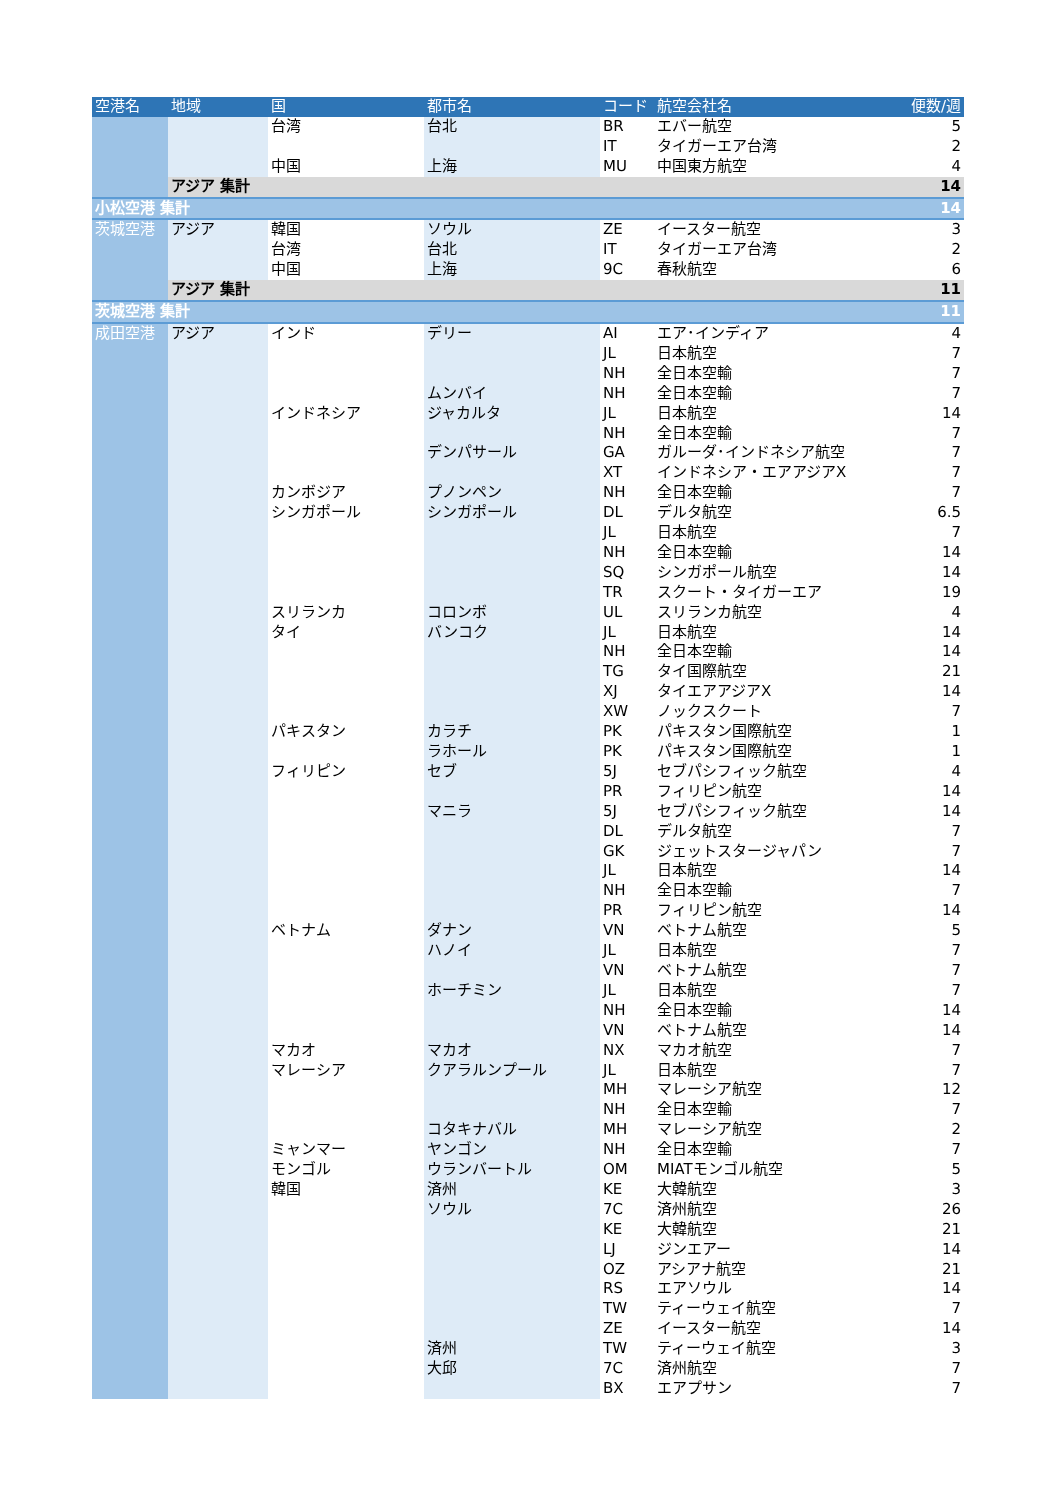| 空港名 | 地域 | 国 | 都市名 | コード | 航空会社名 | 便数/週 |
| --- | --- | --- | --- | --- | --- | --- |
| | | 台湾 | 台北 | BR | エバー航空 | 5 |
| | | | | IT | タイガーエア台湾 | 2 |
| | | 中国 | 上海 | MU | 中国東方航空 | 4 |
| | アジア 集計 | | | | | 14 |
| 小松空港 集計 | | | | | | 14 |
| 茨城空港 | アジア | 韓国 | ソウル | ZE | イースター航空 | 3 |
| | | 台湾 | 台北 | IT | タイガーエア台湾 | 2 |
| | | 中国 | 上海 | 9C | 春秋航空 | 6 |
| | アジア 集計 | | | | | 11 |
| 茨城空港 集計 | | | | | | 11 |
| 成田空港 | アジア | インド | デリー | AI | エア･インディア | 4 |
| | | | | JL | 日本航空 | 7 |
| | | | | NH | 全日本空輸 | 7 |
| | | | ムンバイ | NH | 全日本空輸 | 7 |
| | | インドネシア | ジャカルタ | JL | 日本航空 | 14 |
| | | | | NH | 全日本空輸 | 7 |
| | | | デンパサール | GA | ガルーダ･インドネシア航空 | 7 |
| | | | | XT | インドネシア・エアアジアX | 7 |
| | | カンボジア | プノンペン | NH | 全日本空輸 | 7 |
| | | シンガポール | シンガポール | DL | デルタ航空 | 6.5 |
| | | | | JL | 日本航空 | 7 |
| | | | | NH | 全日本空輸 | 14 |
| | | | | SQ | シンガポール航空 | 14 |
| | | | | TR | スクート・タイガーエア | 19 |
| | | スリランカ | コロンボ | UL | スリランカ航空 | 4 |
| | | タイ | バンコク | JL | 日本航空 | 14 |
| | | | | NH | 全日本空輸 | 14 |
| | | | | TG | タイ国際航空 | 21 |
| | | | | XJ | タイエアアジアX | 14 |
| | | | | XW | ノックスクート | 7 |
| | | パキスタン | カラチ | PK | パキスタン国際航空 | 1 |
| | | | ラホール | PK | パキスタン国際航空 | 1 |
| | | フィリピン | セブ | 5J | セブパシフィック航空 | 4 |
| | | | | PR | フィリピン航空 | 14 |
| | | | マニラ | 5J | セブパシフィック航空 | 14 |
| | | | | DL | デルタ航空 | 7 |
| | | | | GK | ジェットスタージャパン | 7 |
| | | | | JL | 日本航空 | 14 |
| | | | | NH | 全日本空輸 | 7 |
| | | | | PR | フィリピン航空 | 14 |
| | | ベトナム | ダナン | VN | ベトナム航空 | 5 |
| | | | ハノイ | JL | 日本航空 | 7 |
| | | | | VN | ベトナム航空 | 7 |
| | | | ホーチミン | JL | 日本航空 | 7 |
| | | | | NH | 全日本空輸 | 14 |
| | | | | VN | ベトナム航空 | 14 |
| | | マカオ | マカオ | NX | マカオ航空 | 7 |
| | | マレーシア | クアラルンプール | JL | 日本航空 | 7 |
| | | | | MH | マレーシア航空 | 12 |
| | | | | NH | 全日本空輸 | 7 |
| | | | コタキナバル | MH | マレーシア航空 | 2 |
| | | ミャンマー | ヤンゴン | NH | 全日本空輸 | 7 |
| | | モンゴル | ウランバートル | OM | MIATモンゴル航空 | 5 |
| | | 韓国 | 済州 | KE | 大韓航空 | 3 |
| | | | ソウル | 7C | 済州航空 | 26 |
| | | | | KE | 大韓航空 | 21 |
| | | | | LJ | ジンエアー | 14 |
| | | | | OZ | アシアナ航空 | 21 |
| | | | | RS | エアソウル | 14 |
| | | | | TW | ティーウェイ航空 | 7 |
| | | | | ZE | イースター航空 | 14 |
| | | | 済州 | TW | ティーウェイ航空 | 3 |
| | | | 大邱 | 7C | 済州航空 | 7 |
| | | | | BX | エアプサン | 7 |